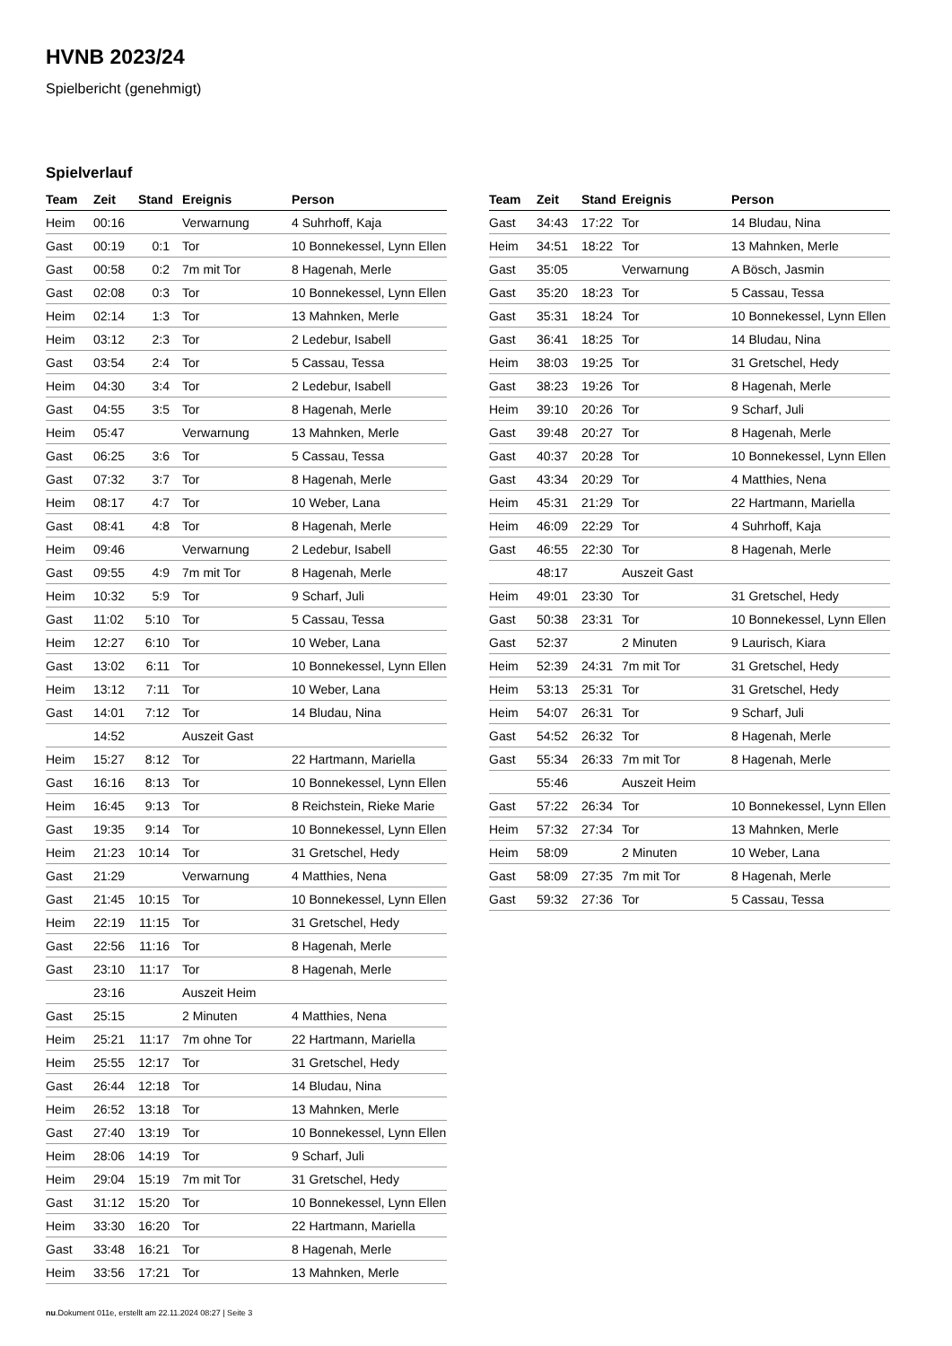HVNB 2023/24
Spielbericht (genehmigt)
Spielverlauf
| Team | Zeit | Stand | Ereignis | Person |
| --- | --- | --- | --- | --- |
| Heim | 00:16 | | Verwarnung | 4 Suhrhoff, Kaja |
| Gast | 00:19 | 0:1 | Tor | 10 Bonnekessel, Lynn Ellen |
| Gast | 00:58 | 0:2 | 7m mit Tor | 8 Hagenah, Merle |
| Gast | 02:08 | 0:3 | Tor | 10 Bonnekessel, Lynn Ellen |
| Heim | 02:14 | 1:3 | Tor | 13 Mahnken, Merle |
| Heim | 03:12 | 2:3 | Tor | 2 Ledebur, Isabell |
| Gast | 03:54 | 2:4 | Tor | 5 Cassau, Tessa |
| Heim | 04:30 | 3:4 | Tor | 2 Ledebur, Isabell |
| Gast | 04:55 | 3:5 | Tor | 8 Hagenah, Merle |
| Heim | 05:47 | | Verwarnung | 13 Mahnken, Merle |
| Gast | 06:25 | 3:6 | Tor | 5 Cassau, Tessa |
| Gast | 07:32 | 3:7 | Tor | 8 Hagenah, Merle |
| Heim | 08:17 | 4:7 | Tor | 10 Weber, Lana |
| Gast | 08:41 | 4:8 | Tor | 8 Hagenah, Merle |
| Heim | 09:46 | | Verwarnung | 2 Ledebur, Isabell |
| Gast | 09:55 | 4:9 | 7m mit Tor | 8 Hagenah, Merle |
| Heim | 10:32 | 5:9 | Tor | 9 Scharf, Juli |
| Gast | 11:02 | 5:10 | Tor | 5 Cassau, Tessa |
| Heim | 12:27 | 6:10 | Tor | 10 Weber, Lana |
| Gast | 13:02 | 6:11 | Tor | 10 Bonnekessel, Lynn Ellen |
| Heim | 13:12 | 7:11 | Tor | 10 Weber, Lana |
| Gast | 14:01 | 7:12 | Tor | 14 Bludau, Nina |
| | 14:52 | | Auszeit Gast | |
| Heim | 15:27 | 8:12 | Tor | 22 Hartmann, Mariella |
| Gast | 16:16 | 8:13 | Tor | 10 Bonnekessel, Lynn Ellen |
| Heim | 16:45 | 9:13 | Tor | 8 Reichstein, Rieke Marie |
| Gast | 19:35 | 9:14 | Tor | 10 Bonnekessel, Lynn Ellen |
| Heim | 21:23 | 10:14 | Tor | 31 Gretschel, Hedy |
| Gast | 21:29 | | Verwarnung | 4 Matthies, Nena |
| Gast | 21:45 | 10:15 | Tor | 10 Bonnekessel, Lynn Ellen |
| Heim | 22:19 | 11:15 | Tor | 31 Gretschel, Hedy |
| Gast | 22:56 | 11:16 | Tor | 8 Hagenah, Merle |
| Gast | 23:10 | 11:17 | Tor | 8 Hagenah, Merle |
| | 23:16 | | Auszeit Heim | |
| Gast | 25:15 | | 2 Minuten | 4 Matthies, Nena |
| Heim | 25:21 | 11:17 | 7m ohne Tor | 22 Hartmann, Mariella |
| Heim | 25:55 | 12:17 | Tor | 31 Gretschel, Hedy |
| Gast | 26:44 | 12:18 | Tor | 14 Bludau, Nina |
| Heim | 26:52 | 13:18 | Tor | 13 Mahnken, Merle |
| Gast | 27:40 | 13:19 | Tor | 10 Bonnekessel, Lynn Ellen |
| Heim | 28:06 | 14:19 | Tor | 9 Scharf, Juli |
| Heim | 29:04 | 15:19 | 7m mit Tor | 31 Gretschel, Hedy |
| Gast | 31:12 | 15:20 | Tor | 10 Bonnekessel, Lynn Ellen |
| Heim | 33:30 | 16:20 | Tor | 22 Hartmann, Mariella |
| Gast | 33:48 | 16:21 | Tor | 8 Hagenah, Merle |
| Heim | 33:56 | 17:21 | Tor | 13 Mahnken, Merle |
| Team | Zeit | Stand | Ereignis | Person |
| --- | --- | --- | --- | --- |
| Gast | 34:43 | 17:22 | Tor | 14 Bludau, Nina |
| Heim | 34:51 | 18:22 | Tor | 13 Mahnken, Merle |
| Gast | 35:05 | | Verwarnung | A Bösch, Jasmin |
| Gast | 35:20 | 18:23 | Tor | 5 Cassau, Tessa |
| Gast | 35:31 | 18:24 | Tor | 10 Bonnekessel, Lynn Ellen |
| Gast | 36:41 | 18:25 | Tor | 14 Bludau, Nina |
| Heim | 38:03 | 19:25 | Tor | 31 Gretschel, Hedy |
| Gast | 38:23 | 19:26 | Tor | 8 Hagenah, Merle |
| Heim | 39:10 | 20:26 | Tor | 9 Scharf, Juli |
| Gast | 39:48 | 20:27 | Tor | 8 Hagenah, Merle |
| Gast | 40:37 | 20:28 | Tor | 10 Bonnekessel, Lynn Ellen |
| Gast | 43:34 | 20:29 | Tor | 4 Matthies, Nena |
| Heim | 45:31 | 21:29 | Tor | 22 Hartmann, Mariella |
| Heim | 46:09 | 22:29 | Tor | 4 Suhrhoff, Kaja |
| Gast | 46:55 | 22:30 | Tor | 8 Hagenah, Merle |
| | 48:17 | | Auszeit Gast | |
| Heim | 49:01 | 23:30 | Tor | 31 Gretschel, Hedy |
| Gast | 50:38 | 23:31 | Tor | 10 Bonnekessel, Lynn Ellen |
| Gast | 52:37 | | 2 Minuten | 9 Laurisch, Kiara |
| Heim | 52:39 | 24:31 | 7m mit Tor | 31 Gretschel, Hedy |
| Heim | 53:13 | 25:31 | Tor | 31 Gretschel, Hedy |
| Heim | 54:07 | 26:31 | Tor | 9 Scharf, Juli |
| Gast | 54:52 | 26:32 | Tor | 8 Hagenah, Merle |
| Gast | 55:34 | 26:33 | 7m mit Tor | 8 Hagenah, Merle |
| | 55:46 | | Auszeit Heim | |
| Gast | 57:22 | 26:34 | Tor | 10 Bonnekessel, Lynn Ellen |
| Heim | 57:32 | 27:34 | Tor | 13 Mahnken, Merle |
| Heim | 58:09 | | 2 Minuten | 10 Weber, Lana |
| Gast | 58:09 | 27:35 | 7m mit Tor | 8 Hagenah, Merle |
| Gast | 59:32 | 27:36 | Tor | 5 Cassau, Tessa |
nu.Dokument 011e, erstellt am 22.11.2024 08:27 | Seite 3